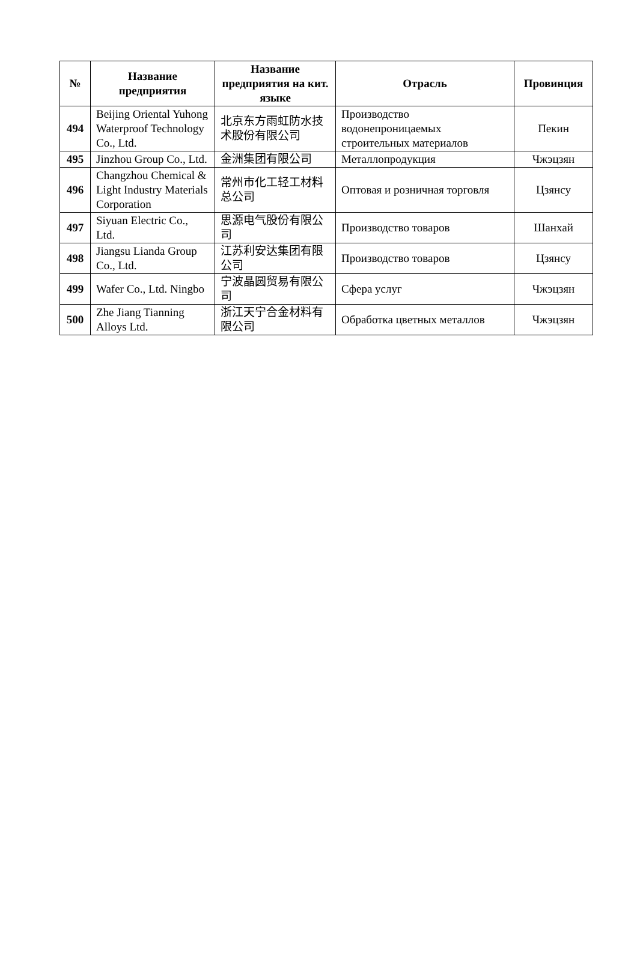| № | Название предприятия | Название предприятия на кит. языке | Отрасль | Провинция |
| --- | --- | --- | --- | --- |
| 494 | Beijing Oriental Yuhong Waterproof Technology Co., Ltd. | 北京东方雨虹防水技术股份有限公司 | Производство водонепроницаемых строительных материалов | Пекин |
| 495 | Jinzhou Group Co., Ltd. | 金洲集团有限公司 | Металлопродукция | Чжэцзян |
| 496 | Changzhou Chemical & Light Industry Materials Corporation | 常州市化工轻工材料总公司 | Оптовая и розничная торговля | Цзянсу |
| 497 | Siyuan Electric Co., Ltd. | 思源电气股份有限公司 | Производство товаров | Шанхай |
| 498 | Jiangsu Lianda Group Co., Ltd. | 江苏利安达集团有限公司 | Производство товаров | Цзянсу |
| 499 | Wafer Co., Ltd. Ningbo | 宁波晶圆贸易有限公司 | Сфера услуг | Чжэцзян |
| 500 | Zhe Jiang Tianning Alloys Ltd. | 浙江天宁合金材料有限公司 | Обработка цветных металлов | Чжэцзян |